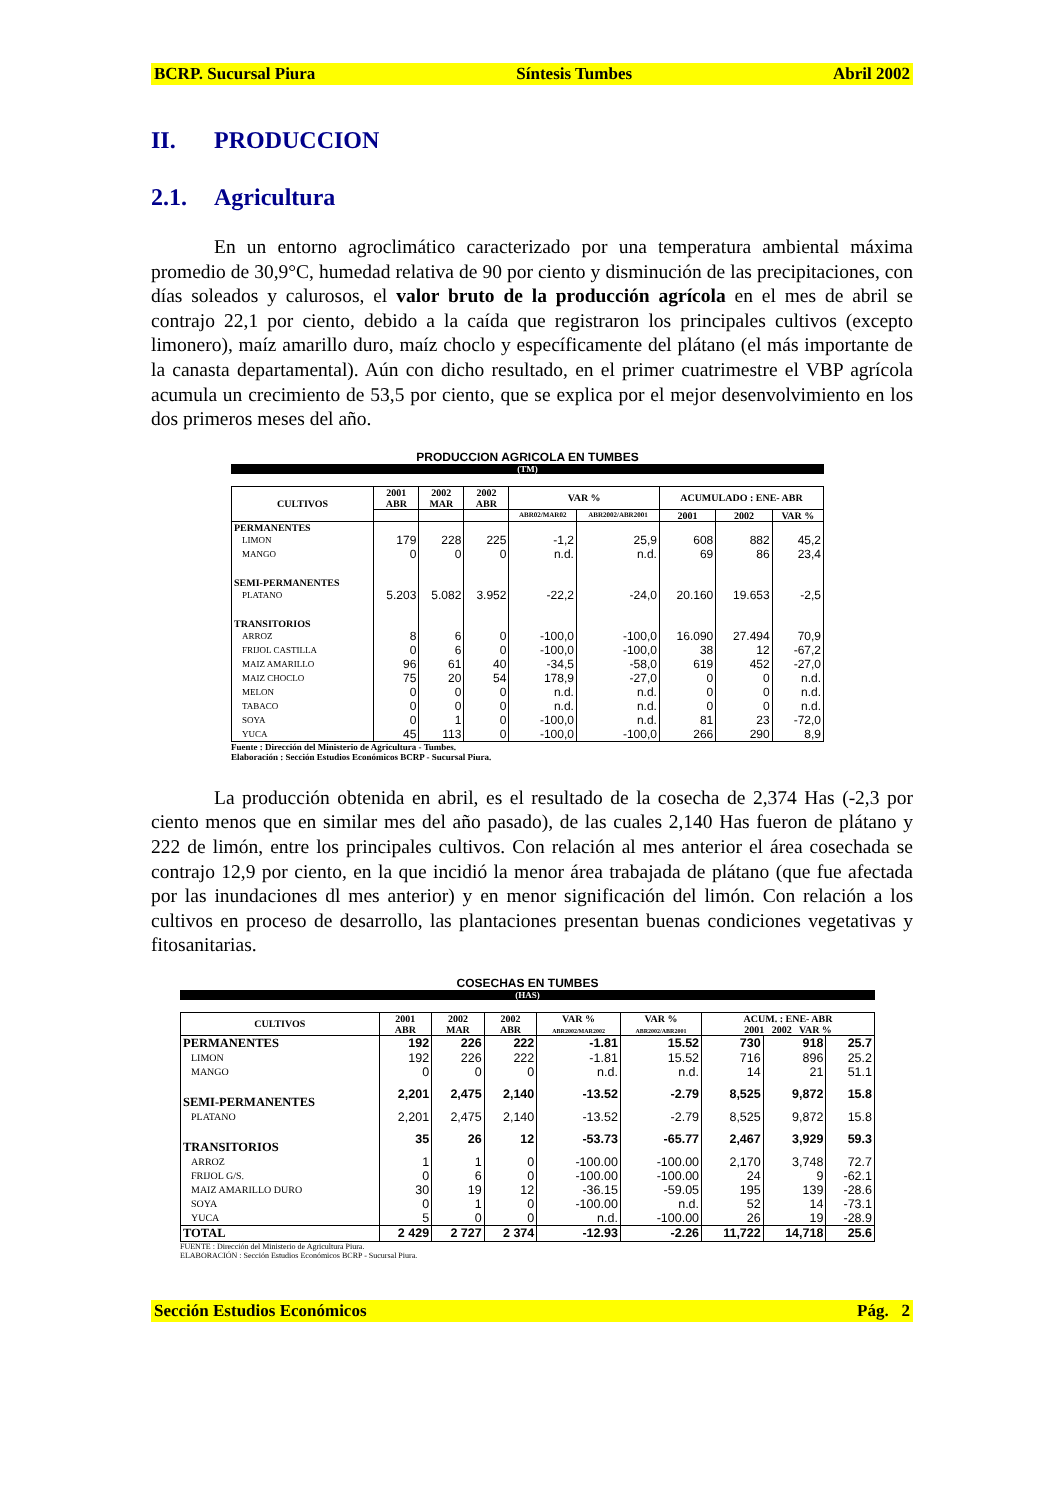BCRP. Sucursal Piura Síntesis Tumbes Abril 2002
II. PRODUCCION
2.1. Agricultura
En un entorno agroclimático caracterizado por una temperatura ambiental máxima promedio de 30,9°C, humedad relativa de 90 por ciento y disminución de las precipitaciones, con días soleados y calurosos, el valor bruto de la producción agrícola en el mes de abril se contrajo 22,1 por ciento, debido a la caída que registraron los principales cultivos (excepto limonero), maíz amarillo duro, maíz choclo y específicamente del plátano (el más importante de la canasta departamental). Aún con dicho resultado, en el primer cuatrimestre el VBP agrícola acumula un crecimiento de 53,5 por ciento, que se explica por el mejor desenvolvimiento en los dos primeros meses del año.
PRODUCCION AGRICOLA EN TUMBES
(TM)
| CULTIVOS | 2001 ABR | 2002 MAR | 2002 ABR | VAR % | | ACUMULADO : ENE- ABR | | |
| --- | --- | --- | --- | --- | --- | --- | --- | --- |
| | | | | ABR02/MAR02 | ABR2002/ABR2001 | 2001 | 2002 | VAR % |
| PERMANENTES | | | | | | | | |
| LIMON | 179 | 228 | 225 | -1,2 | 25,9 | 608 | 882 | 45,2 |
| MANGO | 0 | 0 | 0 | n.d. | n.d. | 69 | 86 | 23,4 |
| SEMI-PERMANENTES | | | | | | | | |
| PLATANO | 5.203 | 5.082 | 3.952 | -22,2 | -24,0 | 20.160 | 19.653 | -2,5 |
| TRANSITORIOS | | | | | | | | |
| ARROZ | 8 | 6 | 0 | -100,0 | -100,0 | 16.090 | 27.494 | 70,9 |
| FRIJOL CASTILLA | 0 | 6 | 0 | -100,0 | -100,0 | 38 | 12 | -67,2 |
| MAIZ AMARILLO | 96 | 61 | 40 | -34,5 | -58,0 | 619 | 452 | -27,0 |
| MAIZ CHOCLO | 75 | 20 | 54 | 178,9 | -27,0 | 0 | 0 | n.d. |
| MELON | 0 | 0 | 0 | n.d. | n.d. | 0 | 0 | n.d. |
| TABACO | 0 | 0 | 0 | n.d. | n.d. | 0 | 0 | n.d. |
| SOYA | 0 | 1 | 0 | -100,0 | n.d. | 81 | 23 | -72,0 |
| YUCA | 45 | 113 | 0 | -100,0 | -100,0 | 266 | 290 | 8,9 |
Fuente : Dirección del Ministerio de Agricultura - Tumbes.
Elaboración : Sección Estudios Económicos BCRP - Sucursal Piura.
La producción obtenida en abril, es el resultado de la cosecha de 2,374 Has (-2,3 por ciento menos que en similar mes del año pasado), de las cuales 2,140 Has fueron de plátano y 222 de limón, entre los principales cultivos. Con relación al mes anterior el área cosechada se contrajo 12,9 por ciento, en la que incidió la menor área trabajada de plátano (que fue afectada por las inundaciones dl mes anterior) y en menor significación del limón. Con relación a los cultivos en proceso de desarrollo, las plantaciones presentan buenas condiciones vegetativas y fitosanitarias.
COSECHAS EN TUMBES
(HAS)
| CULTIVOS | 2001 ABR | 2002 MAR | 2002 ABR | VAR % ABR2002/MAR2002 | VAR % ABR2002/ABR2001 | ACUM. : ENE- ABR 2001 2002 VAR % | | |
| --- | --- | --- | --- | --- | --- | --- | --- | --- |
| PERMANENTES | 192 | 226 | 222 | -1.81 | 15.52 | 730 | 918 | 25.7 |
| LIMON | 192 | 226 | 222 | -1.81 | 15.52 | 716 | 896 | 25.2 |
| MANGO | 0 | 0 | 0 | n.d. | n.d. | 14 | 21 | 51.1 |
| SEMI-PERMANENTES | 2,201 | 2,475 | 2,140 | -13.52 | -2.79 | 8,525 | 9,872 | 15.8 |
| PLATANO | 2,201 | 2,475 | 2,140 | -13.52 | -2.79 | 8,525 | 9,872 | 15.8 |
| TRANSITORIOS | 35 | 26 | 12 | -53.73 | -65.77 | 2,467 | 3,929 | 59.3 |
| ARROZ | 1 | 1 | 0 | -100.00 | -100.00 | 2,170 | 3,748 | 72.7 |
| FRIJOL G/S. | 0 | 6 | 0 | -100.00 | -100.00 | 24 | 9 | -62.1 |
| MAIZ AMARILLO DURO | 30 | 19 | 12 | -36.15 | -59.05 | 195 | 139 | -28.6 |
| SOYA | 0 | 1 | 0 | -100.00 | n.d. | 52 | 14 | -73.1 |
| YUCA | 5 | 0 | 0 | n.d. | -100.00 | 26 | 19 | -28.9 |
| TOTAL | 2 429 | 2 727 | 2 374 | -12.93 | -2.26 | 11,722 | 14,718 | 25.6 |
FUENTE : Dirección del Ministerio de Agricultura Piura.
ELABORACIÓN : Sección Estudios Económicos BCRP - Sucursal Piura.
Sección Estudios Económicos Pág. 2